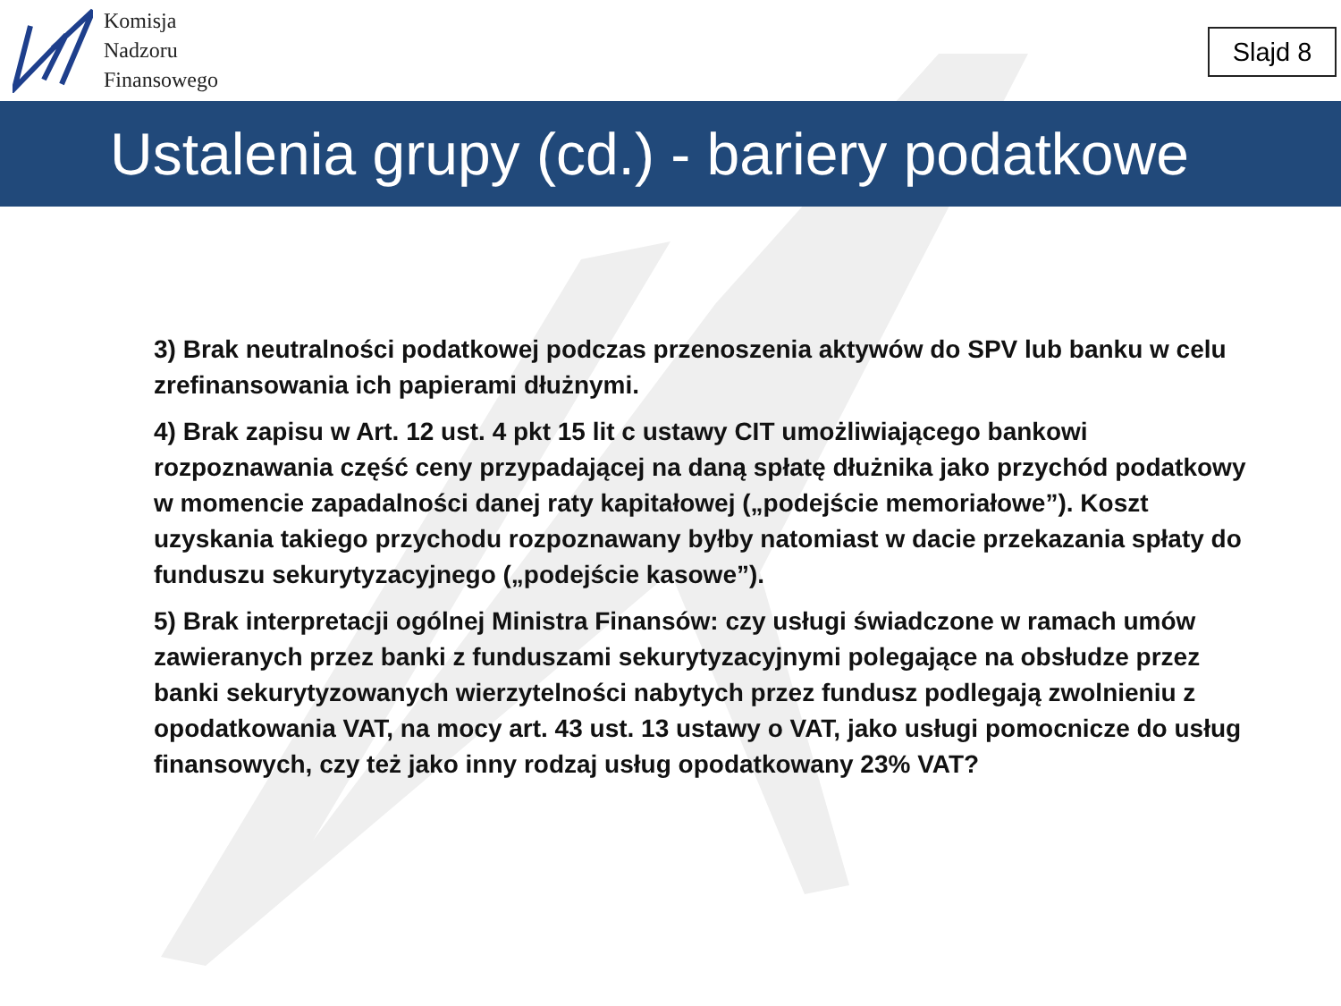Komisja
Nadzoru
Finansowego
Slajd 8
Ustalenia grupy (cd.) - bariery podatkowe
3) Brak neutralności podatkowej podczas przenoszenia aktywów do SPV lub banku w celu zrefinansowania ich papierami dłużnymi.
4) Brak zapisu w Art. 12 ust. 4 pkt 15 lit c ustawy CIT umożliwiającego bankowi rozpoznawania część ceny przypadającej na daną spłatę dłużnika jako przychód podatkowy w momencie zapadalności danej raty kapitałowej („podejście memoriałowe”). Koszt uzyskania takiego przychodu rozpoznawany byłby natomiast w dacie przekazania spłaty do funduszu sekurytyzacyjnego („podejście kasowe”).
5) Brak interpretacji ogólnej Ministra Finansów: czy usługi świadczone w ramach umów zawieranych przez banki z funduszami sekurytyzacyjnymi polegające na obsłudze przez banki sekurytyzowanych wierzytelności nabytych przez fundusz podlegają zwolnieniu z opodatkowania VAT, na mocy art. 43 ust. 13 ustawy o VAT, jako usługi pomocnicze do usług finansowych, czy też jako inny rodzaj usług opodatkowany 23% VAT?